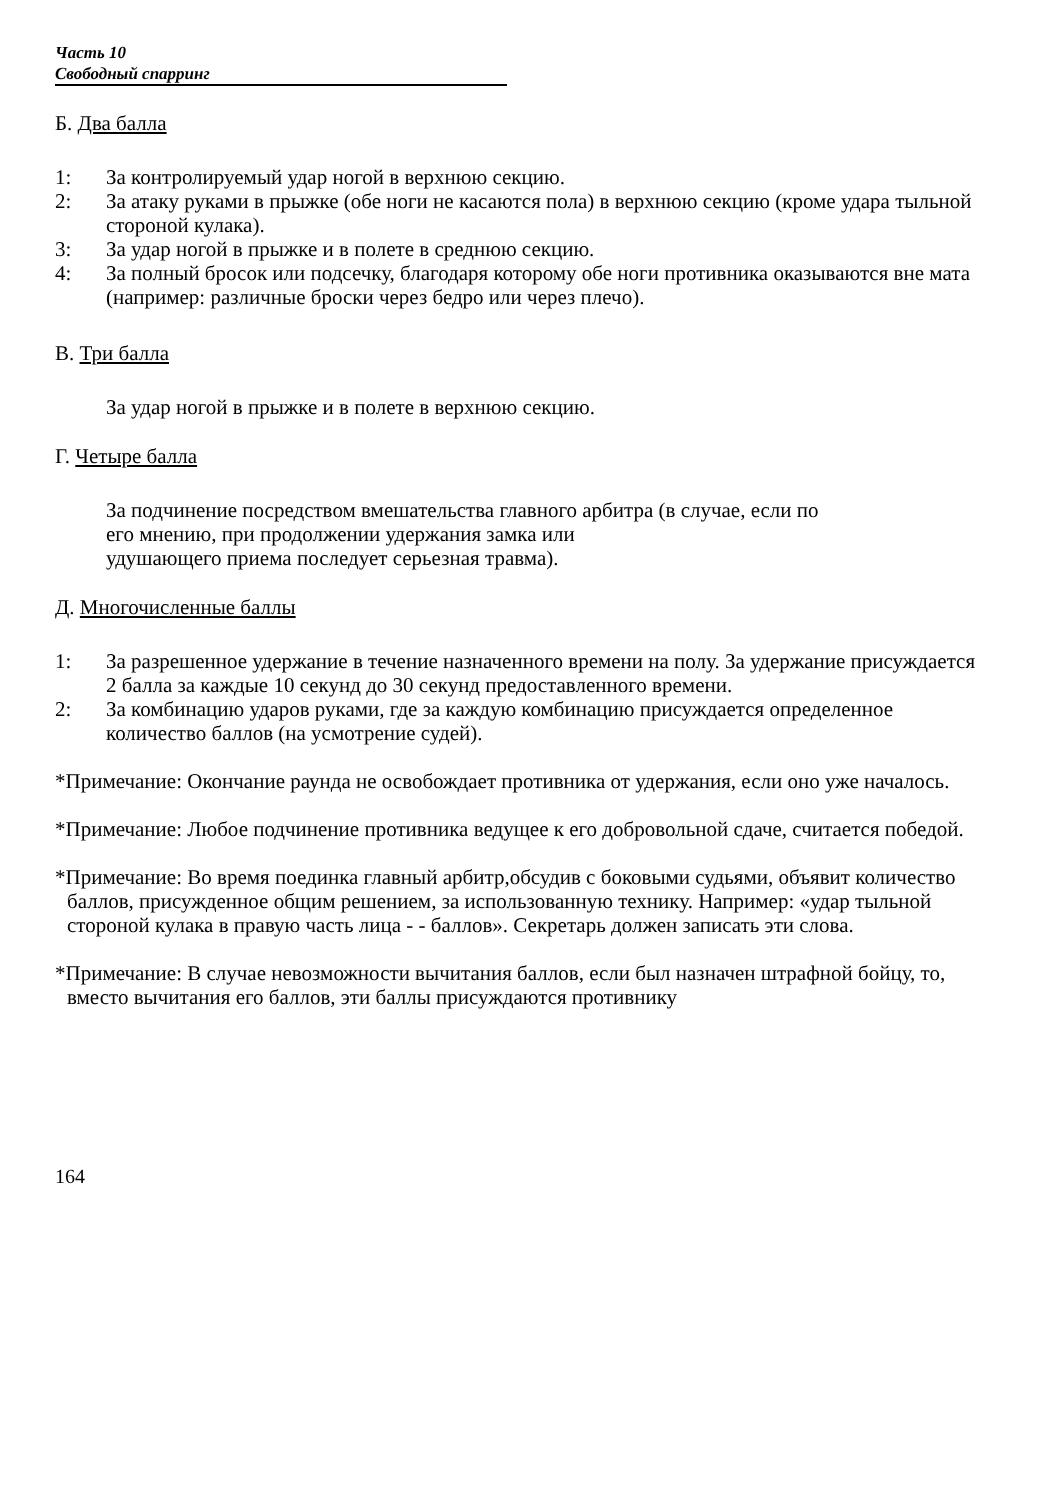Часть 10
Свободный спарринг
Б. Два балла
1: За контролируемый удар ногой в верхнюю секцию.
2: За атаку руками в прыжке (обе ноги не касаются пола) в верхнюю секцию (кроме удара тыльной стороной кулака).
3: За удар ногой в прыжке и в полете в среднюю секцию.
4: За полный бросок или подсечку, благодаря которому обе ноги противника оказываются вне мата (например: различные броски через бедро или через плечо).
В. Три балла
За удар ногой в прыжке и в полете в верхнюю секцию.
Г. Четыре балла
За подчинение посредством вмешательства главного арбитра (в случае, если по
его мнению, при продолжении удержания замка или
удушающего приема последует серьезная травма).
Д. Многочисленные баллы
1: За разрешенное удержание в течение назначенного времени на полу. За удержание присуждается 2 балла за каждые 10 секунд до 30 секунд предоставленного времени.
2: За комбинацию ударов руками, где за каждую комбинацию присуждается определенное количество баллов (на усмотрение судей).
*Примечание: Окончание раунда не освобождает противника от удержания, если оно уже началось.
*Примечание: Любое подчинение противника ведущее к его добровольной сдаче, считается победой.
*Примечание: Во время поединка главный арбитр,обсудив с боковыми судьями, объявит количество баллов, присужденное общим решением, за использованную технику. Например: «удар тыльной стороной кулака в правую часть лица - - баллов». Секретарь должен записать эти слова.
*Примечание: В случае невозможности вычитания баллов, если был назначен штрафной бойцу, то, вместо вычитания его баллов, эти баллы присуждаются противнику
164